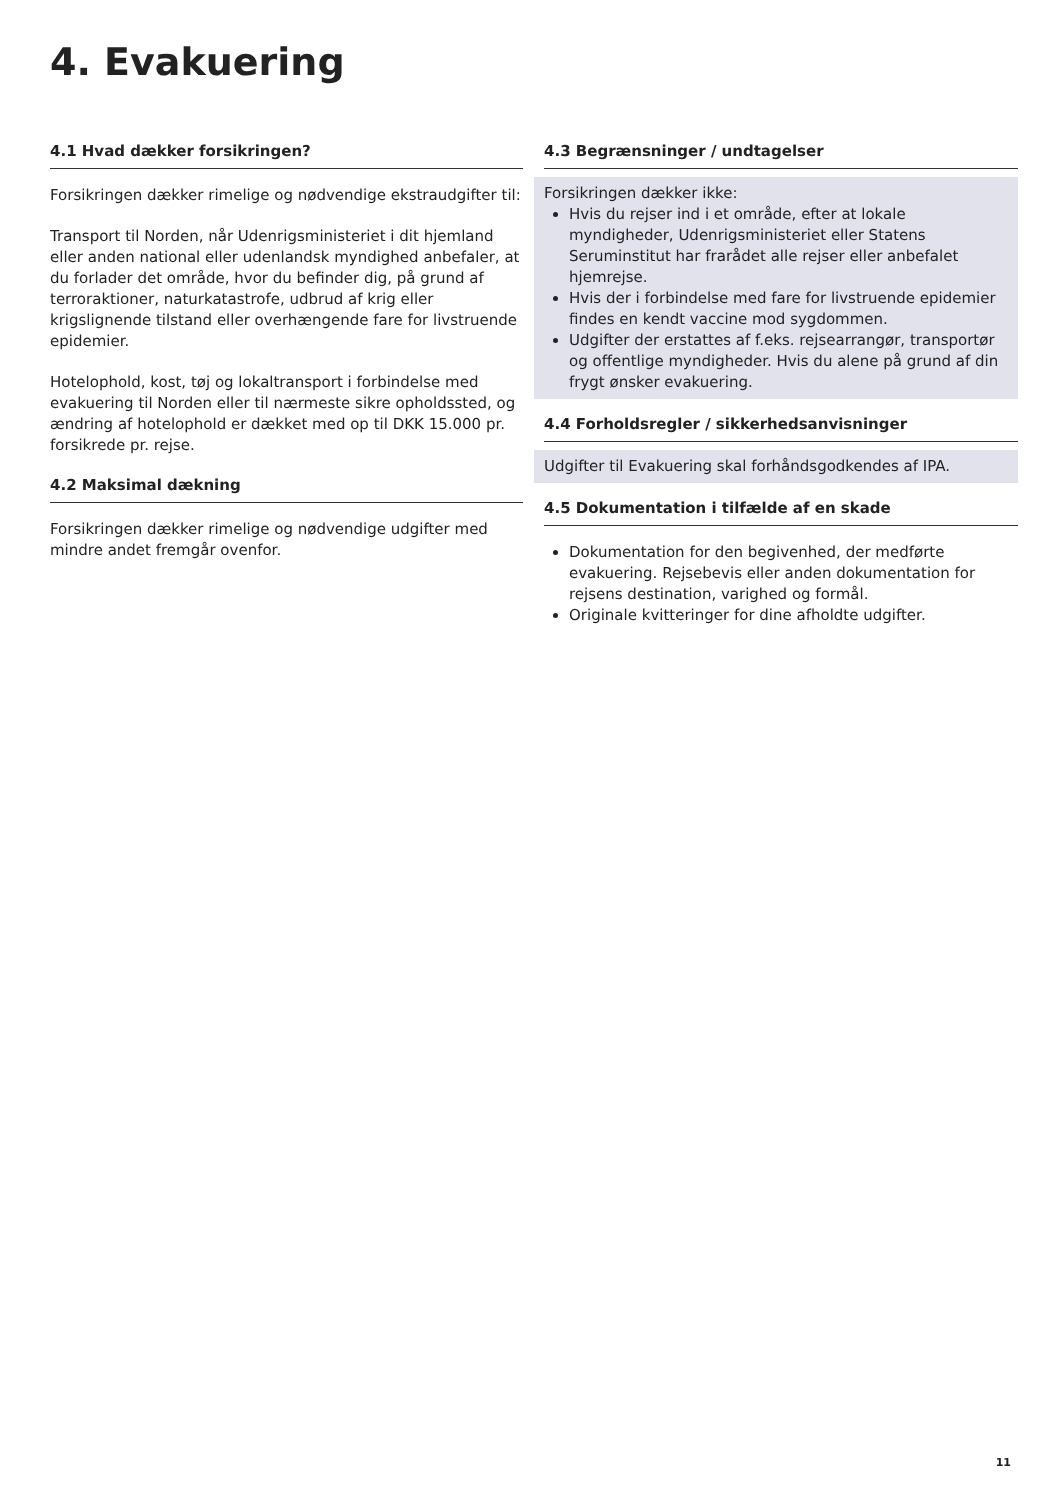4. Evakuering
4.1 Hvad dækker forsikringen?
Forsikringen dækker rimelige og nødvendige ekstraudgifter til:
Transport til Norden, når Udenrigsministeriet i dit hjemland eller anden national eller udenlandsk myndighed anbefaler, at du forlader det område, hvor du befinder dig, på grund af terroraktioner, naturkatastrofe, udbrud af krig eller krigslignende tilstand eller overhængende fare for livstruende epidemier.
Hotelophold, kost, tøj og lokaltransport i forbindelse med evakuering til Norden eller til nærmeste sikre opholdssted, og ændring af hotelophold er dækket med op til DKK 15.000 pr. forsikrede pr. rejse.
4.2 Maksimal dækning
Forsikringen dækker rimelige og nødvendige udgifter med mindre andet fremgår ovenfor.
4.3 Begrænsninger / undtagelser
Forsikringen dækker ikke:
Hvis du rejser ind i et område, efter at lokale myndigheder, Udenrigsministeriet eller Statens Seruminstitut har frarådet alle rejser eller anbefalet hjemrejse.
Hvis der i forbindelse med fare for livstruende epidemier findes en kendt vaccine mod sygdommen.
Udgifter der erstattes af f.eks. rejsearrangør, transportør og offentlige myndigheder. Hvis du alene på grund af din frygt ønsker evakuering.
4.4 Forholdsregler / sikkerhedsanvisninger
Udgifter til Evakuering skal forhåndsgodkendes af IPA.
4.5 Dokumentation i tilfælde af en skade
Dokumentation for den begivenhed, der medførte evakuering. Rejsebevis eller anden dokumentation for rejsens destination, varighed og formål.
Originale kvitteringer for dine afholdte udgifter.
11